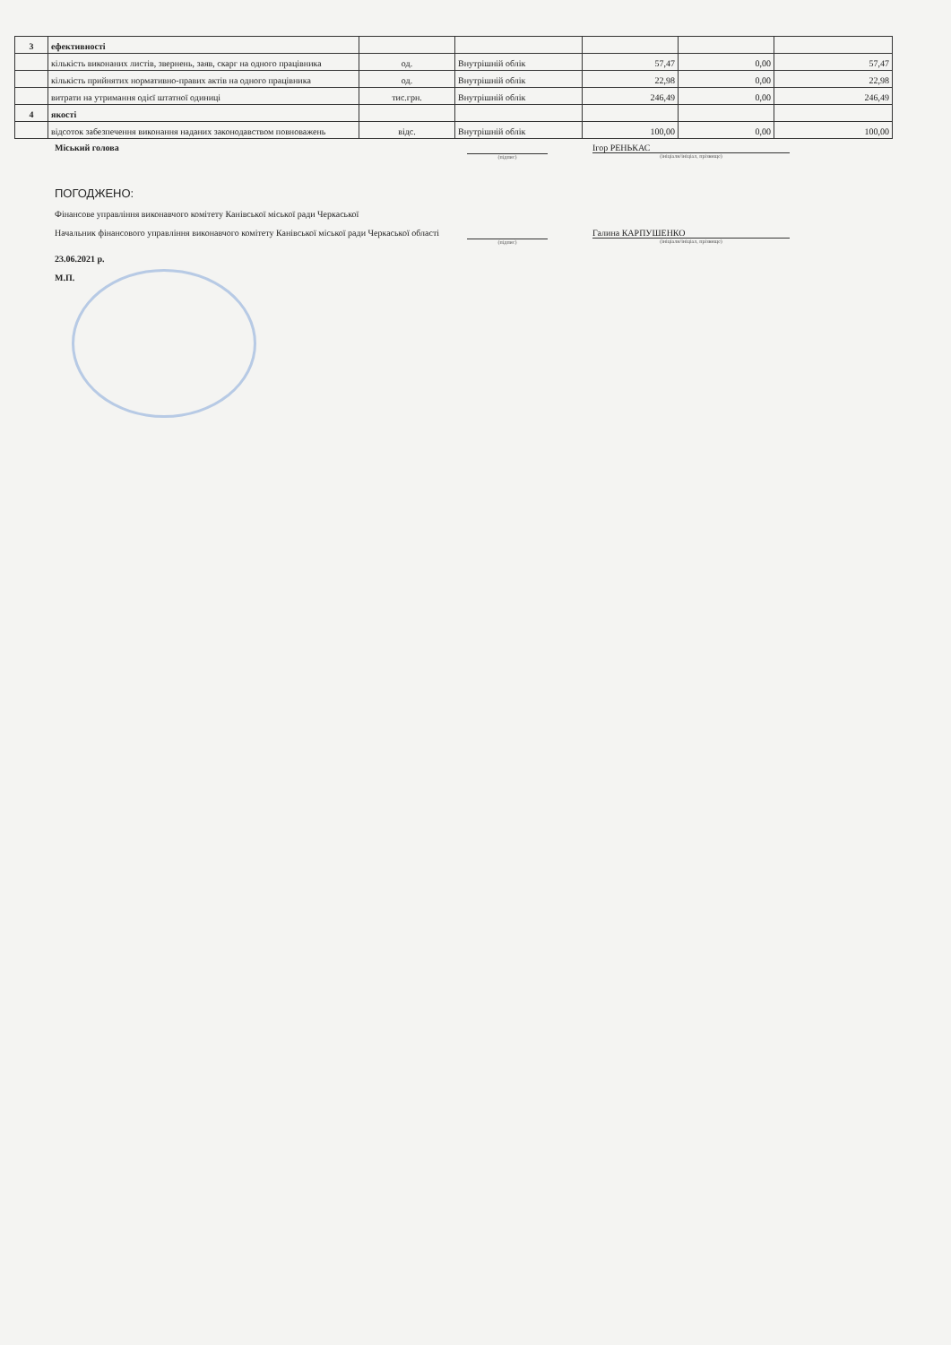| 3 | ефективності | | | | | |
| | кількість виконаних листів, звернень, заяв, скарг на одного працівника | од. | Внутрішній облік | 57,47 | 0,00 | 57,47 |
| | кількість прийнятих нормативно-правих актів на одного працівника | од. | Внутрішній облік | 22,98 | 0,00 | 22,98 |
| | витрати на утримання одієї штатної одиниці | тис.грн. | Внутрішній облік | 246,49 | 0,00 | 246,49 |
| 4 | якості | | | | | |
| | відсоток забезпечення виконання наданих законодавством повноважень | відс. | Внутрішній облік | 100,00 | 0,00 | 100,00 |
Міський голова
(підпис)
Ігор РЕНЬКАС
(ініціали/ініціал, прізвище)
ПОГОДЖЕНО:
Фінансове управління виконавчого комітету Канівської міської ради Черкаської
Начальник фінансового управління виконавчого комітету Канівської міської ради Черкаської області
(підпис)
Галина КАРПУШЕНКО
(ініціали/ініціал, прізвище)
23.06.2021 р.
М.П.